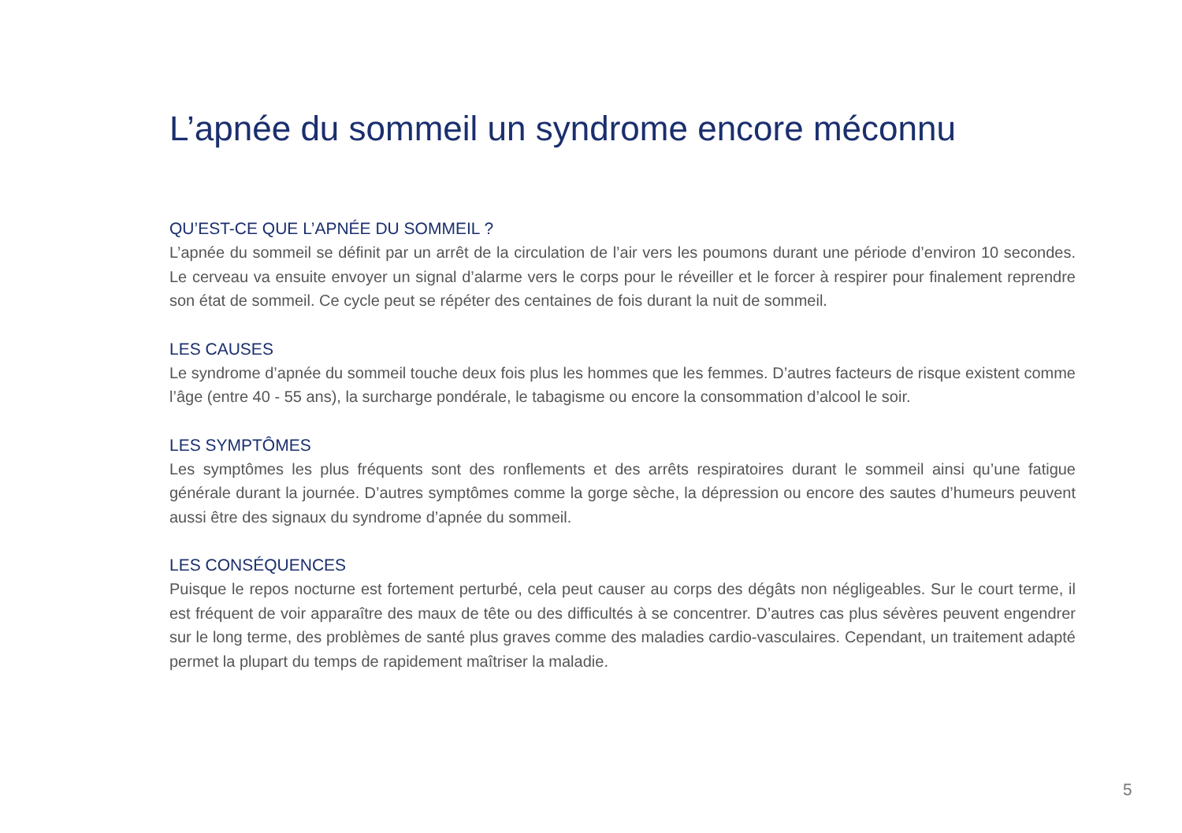L’apnée du sommeil un syndrome encore méconnu
QU’EST-CE QUE L’APNÉE DU SOMMEIL ?
L’apnée du sommeil se définit par un arrêt de la circulation de l’air vers les poumons durant une période d’environ 10 secondes. Le cerveau va ensuite envoyer un signal d’alarme vers le corps pour le réveiller et le forcer à respirer pour finalement reprendre son état de sommeil. Ce cycle peut se répéter des centaines de fois durant la nuit de sommeil.
LES CAUSES
Le syndrome d’apnée du sommeil touche deux fois plus les hommes que les femmes. D’autres facteurs de risque existent comme l’âge (entre 40 - 55 ans), la surcharge pondérale, le tabagisme ou encore la consommation d’alcool le soir.
LES SYMPTÔMES
Les symptômes les plus fréquents sont des ronflements et des arrêts respiratoires durant le sommeil ainsi qu’une fatigue générale durant la journée. D’autres symptômes comme la gorge sèche, la dépression ou encore des sautes d’humeurs peuvent aussi être des signaux du syndrome d’apnée du sommeil.
LES CONSÉQUENCES
Puisque le repos nocturne est fortement perturbé, cela peut causer au corps des dégâts non négligeables. Sur le court terme, il est fréquent de voir apparaître des maux de tête ou des difficultés à se concentrer. D’autres cas plus sévères peuvent engendrer sur le long terme, des problèmes de santé plus graves comme des maladies cardio-vasculaires. Cependant, un traitement adapté permet la plupart du temps de rapidement maîtriser la maladie.
5